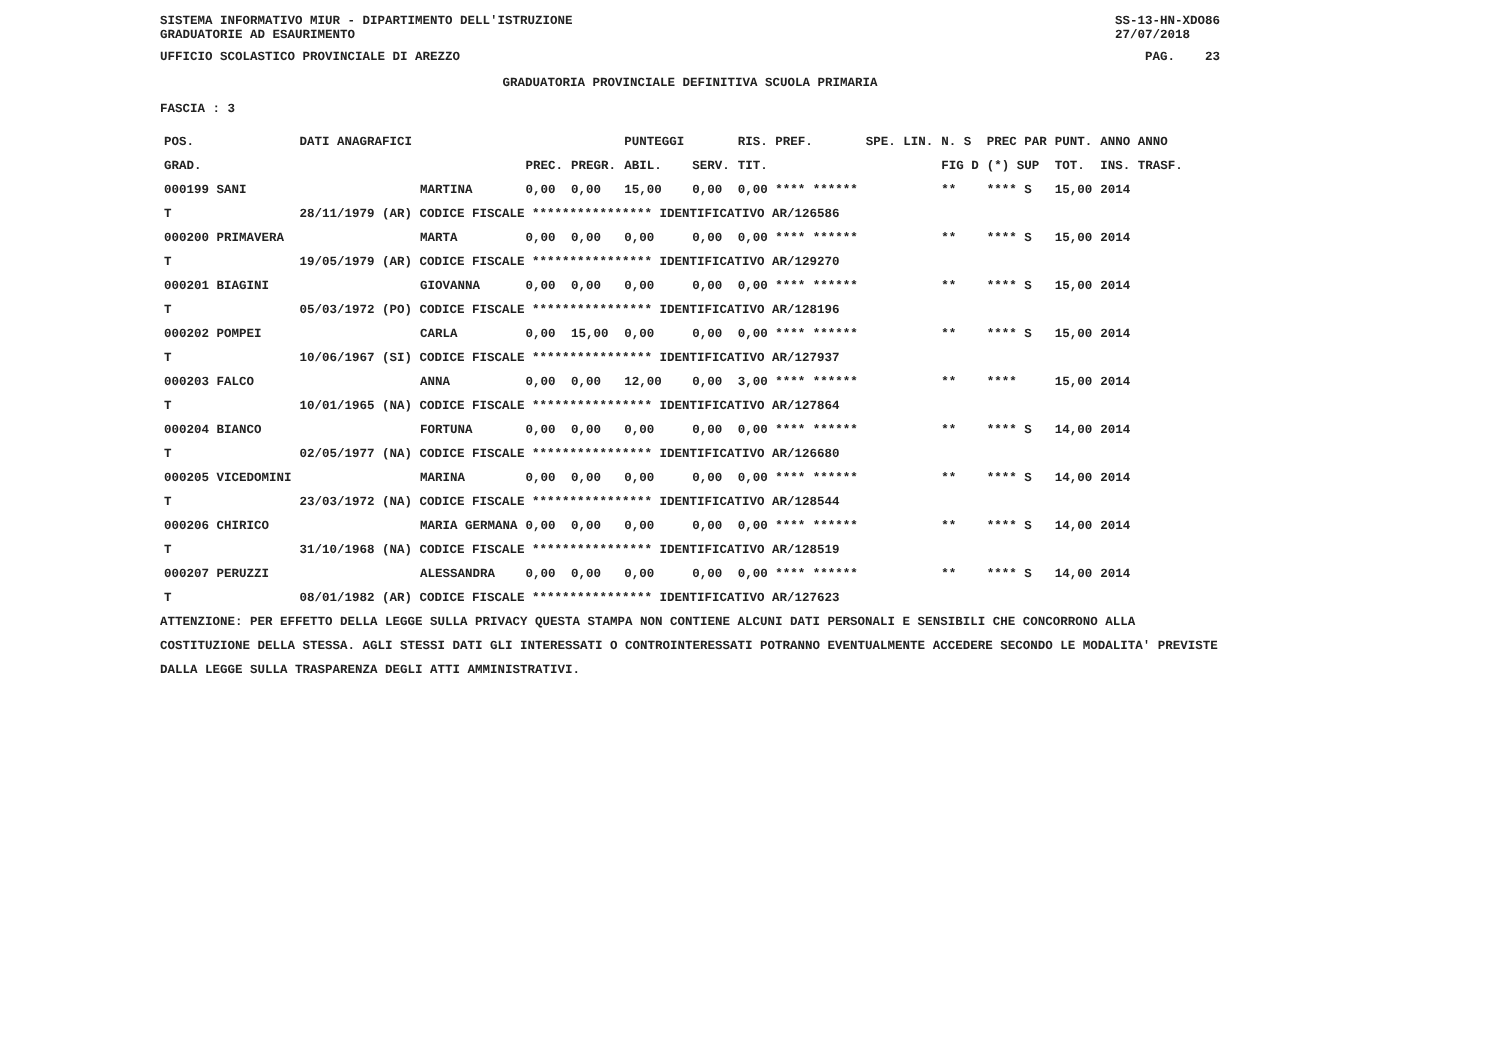SISTEMA INFORMATIVO MIUR - DIPARTIMENTO DELL'ISTRUZIONE
GRADUATORIE AD ESAURIMENTO SS-13-HN-XDO86
27/07/2018
UFFICIO SCOLASTICO PROVINCIALE DI AREZZO PAG. 23
GRADUATORIA PROVINCIALE DEFINITIVA SCUOLA PRIMARIA
FASCIA : 3
| POS. | DATI ANAGRAFICI | | | | PUNTEGGI | | RIS. PREF. | SPE. LIN. | N. S | PREC PAR | PUNT. | ANNO ANNO |
| --- | --- | --- | --- | --- | --- | --- | --- | --- | --- | --- | --- | --- |
| GRAD. | | | PREC. | PREGR. | ABIL. | SERV. | TIT. | | FIG D | (*) SUP | TOT. | INS. TRASF. |
| 000199 SANI | | MARTINA | 0,00 | 0,00 | 15,00 | 0,00 | 0,00 **** ****** | | ** | **** S | 15,00 | 2014 |
| T | 28/11/1979 (AR) CODICE FISCALE **************** IDENTIFICATIVO AR/126586 | | | | | | | | | | | |
| 000200 PRIMAVERA | | MARTA | 0,00 | 0,00 | 0,00 | 0,00 | 0,00 **** ****** | | ** | **** S | 15,00 | 2014 |
| T | 19/05/1979 (AR) CODICE FISCALE **************** IDENTIFICATIVO AR/129270 | | | | | | | | | | | |
| 000201 BIAGINI | | GIOVANNA | 0,00 | 0,00 | 0,00 | 0,00 | 0,00 **** ****** | | ** | **** S | 15,00 | 2014 |
| T | 05/03/1972 (PO) CODICE FISCALE **************** IDENTIFICATIVO AR/128196 | | | | | | | | | | | |
| 000202 POMPEI | | CARLA | 0,00 | 15,00 | 0,00 | 0,00 | 0,00 **** ****** | | ** | **** S | 15,00 | 2014 |
| T | 10/06/1967 (SI) CODICE FISCALE **************** IDENTIFICATIVO AR/127937 | | | | | | | | | | | |
| 000203 FALCO | | ANNA | 0,00 | 0,00 | 12,00 | 0,00 | 3,00 **** ****** | | ** | **** | 15,00 | 2014 |
| T | 10/01/1965 (NA) CODICE FISCALE **************** IDENTIFICATIVO AR/127864 | | | | | | | | | | | |
| 000204 BIANCO | | FORTUNA | 0,00 | 0,00 | 0,00 | 0,00 | 0,00 **** ****** | | ** | **** S | 14,00 | 2014 |
| T | 02/05/1977 (NA) CODICE FISCALE **************** IDENTIFICATIVO AR/126680 | | | | | | | | | | | |
| 000205 VICEDOMINI | | MARINA | 0,00 | 0,00 | 0,00 | 0,00 | 0,00 **** ****** | | ** | **** S | 14,00 | 2014 |
| T | 23/03/1972 (NA) CODICE FISCALE **************** IDENTIFICATIVO AR/128544 | | | | | | | | | | | |
| 000206 CHIRICO | | MARIA GERMANA | 0,00 | 0,00 | 0,00 | 0,00 | 0,00 **** ****** | | ** | **** S | 14,00 | 2014 |
| T | 31/10/1968 (NA) CODICE FISCALE **************** IDENTIFICATIVO AR/128519 | | | | | | | | | | | |
| 000207 PERUZZI | | ALESSANDRA | 0,00 | 0,00 | 0,00 | 0,00 | 0,00 **** ****** | | ** | **** S | 14,00 | 2014 |
| T | 08/01/1982 (AR) CODICE FISCALE **************** IDENTIFICATIVO AR/127623 | | | | | | | | | | | |
ATTENZIONE: PER EFFETTO DELLA LEGGE SULLA PRIVACY QUESTA STAMPA NON CONTIENE ALCUNI DATI PERSONALI E SENSIBILI CHE CONCORRONO ALLA COSTITUZIONE DELLA STESSA. AGLI STESSI DATI GLI INTERESSATI O CONTROINTERESSATI POTRANNO EVENTUALMENTE ACCEDERE SECONDO LE MODALITA' PREVISTE DALLA LEGGE SULLA TRASPARENZA DEGLI ATTI AMMINISTRATIVI.